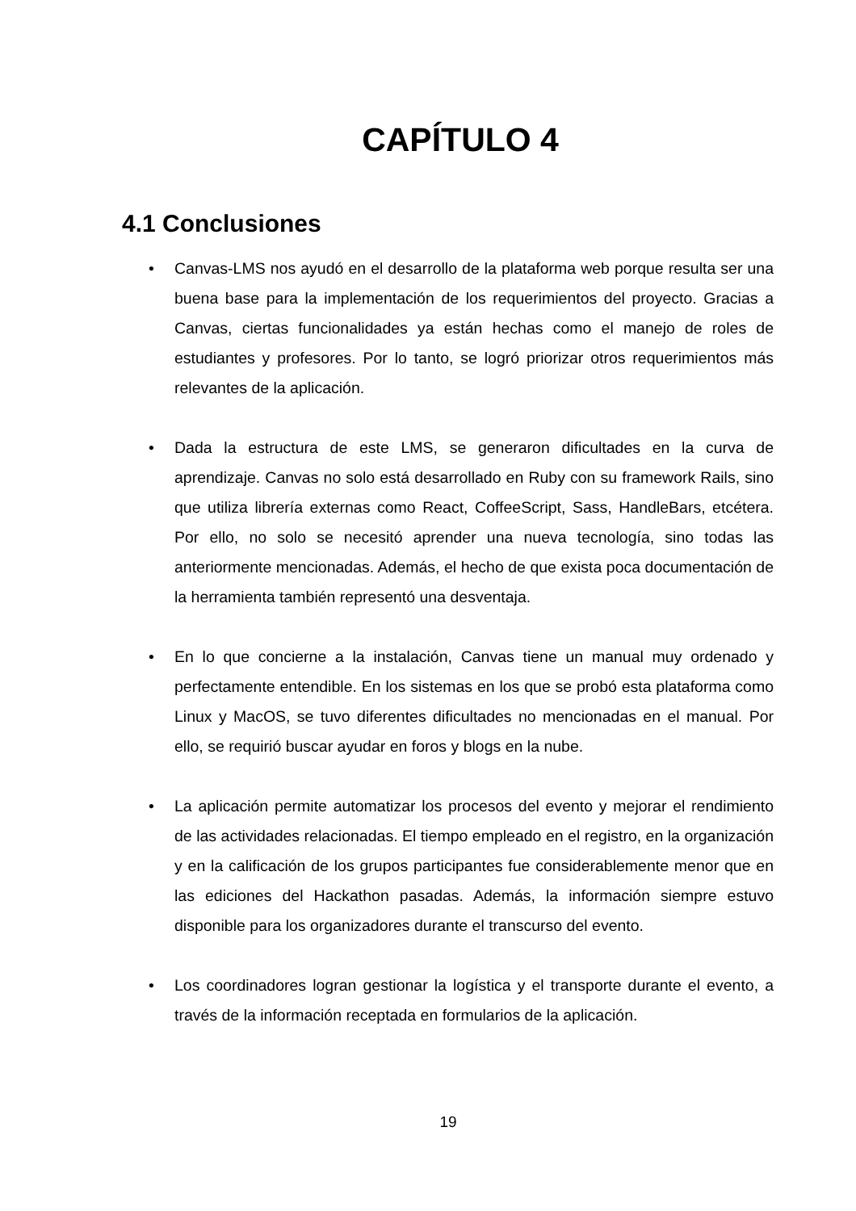CAPÍTULO 4
4.1 Conclusiones
• Canvas-LMS nos ayudó en el desarrollo de la plataforma web porque resulta ser una buena base para la implementación de los requerimientos del proyecto. Gracias a Canvas, ciertas funcionalidades ya están hechas como el manejo de roles de estudiantes y profesores. Por lo tanto, se logró priorizar otros requerimientos más relevantes de la aplicación.
• Dada la estructura de este LMS, se generaron dificultades en la curva de aprendizaje. Canvas no solo está desarrollado en Ruby con su framework Rails, sino que utiliza librería externas como React, CoffeeScript, Sass, HandleBars, etcétera. Por ello, no solo se necesitó aprender una nueva tecnología, sino todas las anteriormente mencionadas. Además, el hecho de que exista poca documentación de la herramienta también representó una desventaja.
• En lo que concierne a la instalación, Canvas tiene un manual muy ordenado y perfectamente entendible. En los sistemas en los que se probó esta plataforma como Linux y MacOS, se tuvo diferentes dificultades no mencionadas en el manual. Por ello, se requirió buscar ayudar en foros y blogs en la nube.
• La aplicación permite automatizar los procesos del evento y mejorar el rendimiento de las actividades relacionadas. El tiempo empleado en el registro, en la organización y en la calificación de los grupos participantes fue considerablemente menor que en las ediciones del Hackathon pasadas. Además, la información siempre estuvo disponible para los organizadores durante el transcurso del evento.
• Los coordinadores logran gestionar la logística y el transporte durante el evento, a través de la información receptada en formularios de la aplicación.
19